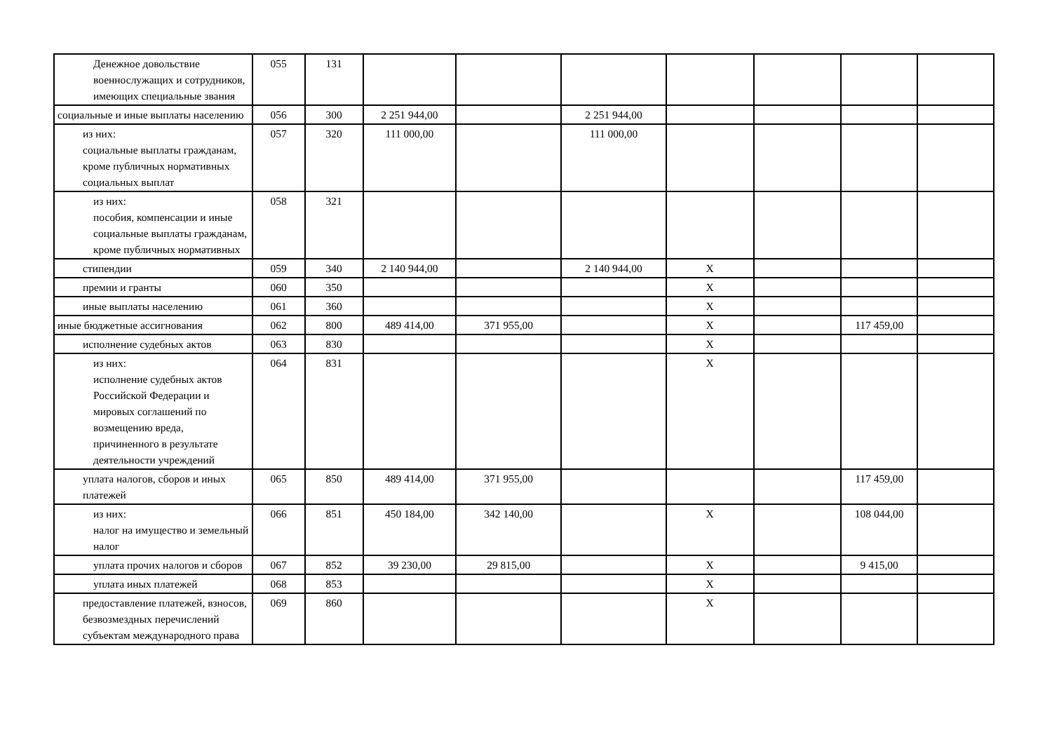| Денежное довольствие военнослужащих и сотрудников, имеющих специальные звания | 055 | 131 | | | | | | | |
| социальные и иные выплаты населению | 056 | 300 | 2 251 944,00 | | 2 251 944,00 | | | | |
| из них: социальные выплаты гражданам, кроме публичных нормативных социальных выплат | 057 | 320 | 111 000,00 | | 111 000,00 | | | | |
| из них: пособия, компенсации и иные социальные выплаты гражданам, кроме публичных нормативных | 058 | 321 | | | | | | | |
| стипендии | 059 | 340 | 2 140 944,00 | | 2 140 944,00 | X | | | |
| премии и гранты | 060 | 350 | | | | X | | | |
| иные выплаты населению | 061 | 360 | | | | X | | | |
| иные бюджетные ассигнования | 062 | 800 | 489 414,00 | 371 955,00 | | X | | 117 459,00 | |
| исполнение судебных актов | 063 | 830 | | | | X | | | |
| из них: исполнение судебных актов Российской Федерации и мировых соглашений по возмещению вреда, причиненного в результате деятельности учреждений | 064 | 831 | | | | X | | | |
| уплата налогов, сборов и иных платежей | 065 | 850 | 489 414,00 | 371 955,00 | | | | 117 459,00 | |
| из них: налог на имущество и земельный налог | 066 | 851 | 450 184,00 | 342 140,00 | | X | | 108 044,00 | |
| уплата прочих налогов и сборов | 067 | 852 | 39 230,00 | 29 815,00 | | X | | 9 415,00 | |
| уплата иных платежей | 068 | 853 | | | | X | | | |
| предоставление платежей, взносов, безвозмездных перечислений субъектам международного права | 069 | 860 | | | | X | | | |